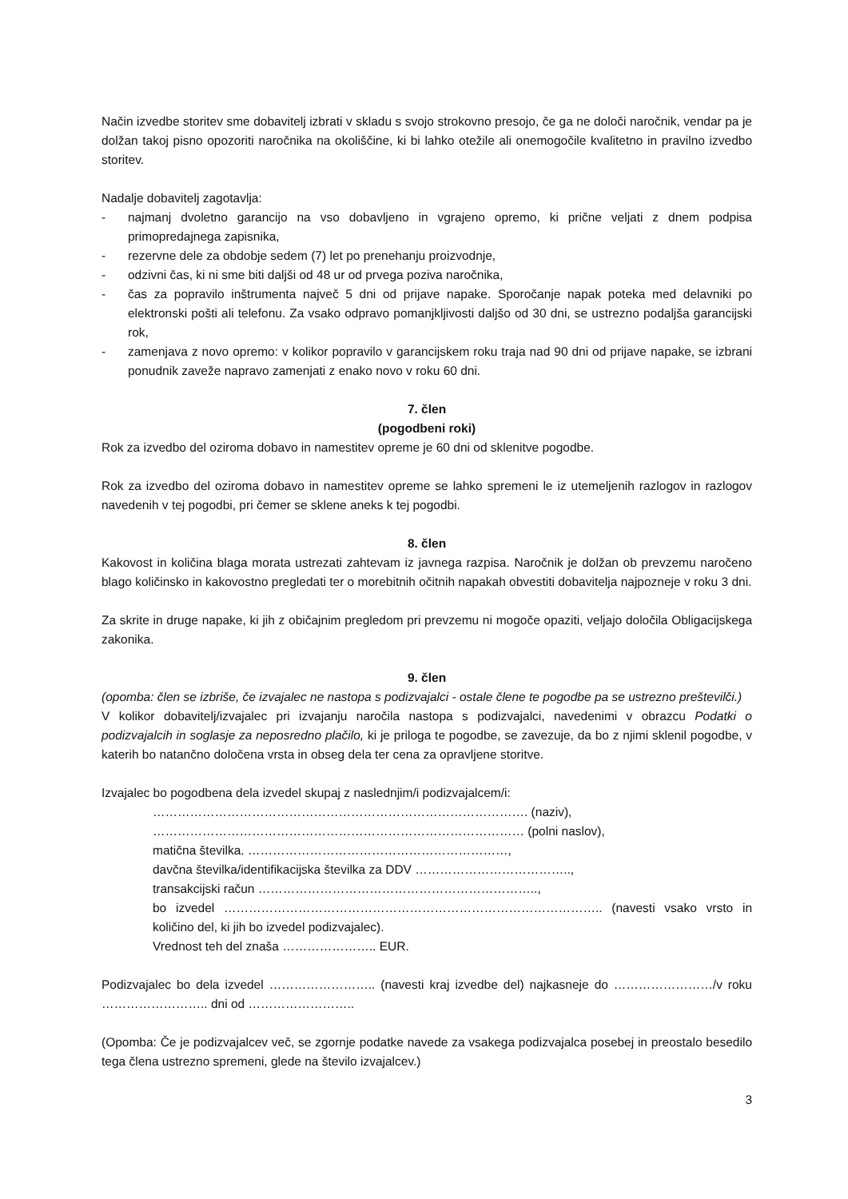Način izvedbe storitev sme dobavitelj izbrati v skladu s svojo strokovno presojo, če ga ne določi naročnik, vendar pa je dolžan takoj pisno opozoriti naročnika na okoliščine, ki bi lahko otežile ali onemogočile kvalitetno in pravilno izvedbo storitev.
Nadalje dobavitelj zagotavlja:
- najmanj dvoletno garancijo na vso dobavljeno in vgrajeno opremo, ki prične veljati z dnem podpisa primopredajnega zapisnika,
- rezervne dele za obdobje sedem (7) let po prenehanju proizvodnje,
- odzivni čas, ki ni sme biti daljši od 48 ur od prvega poziva naročnika,
- čas za popravilo inštrumenta največ 5 dni od prijave napake. Sporočanje napak poteka med delavniki po elektronski pošti ali telefonu. Za vsako odpravo pomanjkljivosti daljšo od 30 dni, se ustrezno podaljša garancijski rok,
- zamenjava z novo opremo: v kolikor popravilo v garancijskem roku traja nad 90 dni od prijave napake, se izbrani ponudnik zaveže napravo zamenjati z enako novo v roku 60 dni.
7. člen
(pogodbeni roki)
Rok za izvedbo del oziroma dobavo in namestitev opreme je 60 dni od sklenitve pogodbe.
Rok za izvedbo del oziroma dobavo in namestitev opreme se lahko spremeni le iz utemeljenih razlogov in razlogov navedenih v tej pogodbi, pri čemer se sklene aneks k tej pogodbi.
8. člen
Kakovost in količina blaga morata ustrezati zahtevam iz javnega razpisa. Naročnik je dolžan ob prevzemu naročeno blago količinsko in kakovostno pregledati ter o morebitnih očitnih napakah obvestiti dobavitelja najpozneje v roku 3 dni.
Za skrite in druge napake, ki jih z običajnim pregledom pri prevzemu ni mogoče opaziti, veljajo določila Obligacijskega zakonika.
9. člen
(opomba: člen se izbriše, če izvajalec ne nastopa s podizvajalci - ostale členе te pogodbe pa se ustrezno preštevilči.)
V kolikor dobavitelj/izvajalec pri izvajanju naročila nastopa s podizvajalci, navedenimi v obrazcu Podatki o podizvajalcih in soglasje za neposredno plačilo, ki je priloga te pogodbe, se zavezuje, da bo z njimi sklenil pogodbe, v katerih bo natančno določena vrsta in obseg dela ter cena za opravljene storitve.
Izvajalec bo pogodbena dela izvedel skupaj z naslednjim/i podizvajalcem/i:
………………………………………………………………………………. (naziv),
……………………………………………………………………………… (polni naslov),
matična številka. ………………………………………………………,
davčna številka/identifikacijska številka za DDV ………………………………..,
transakcijski račun …………………………………………………………..,
bo izvedel ……………………………………………………………………………….. (navesti vsako vrsto in količino del, ki jih bo izvedel podizvajalec).
Vrednost teh del znaša ………………….. EUR.
Podizvajalec bo dela izvedel …………………….. (navesti kraj izvedbe del) najkasneje do ……………………/v roku …………………….. dni od ……………………..
(Opomba: Če je podizvajalcev več, se zgornje podatke navede za vsakega podizvajalca posebej in preostalo besedilo tega člena ustrezno spremeni, glede na število izvajalcev.)
3